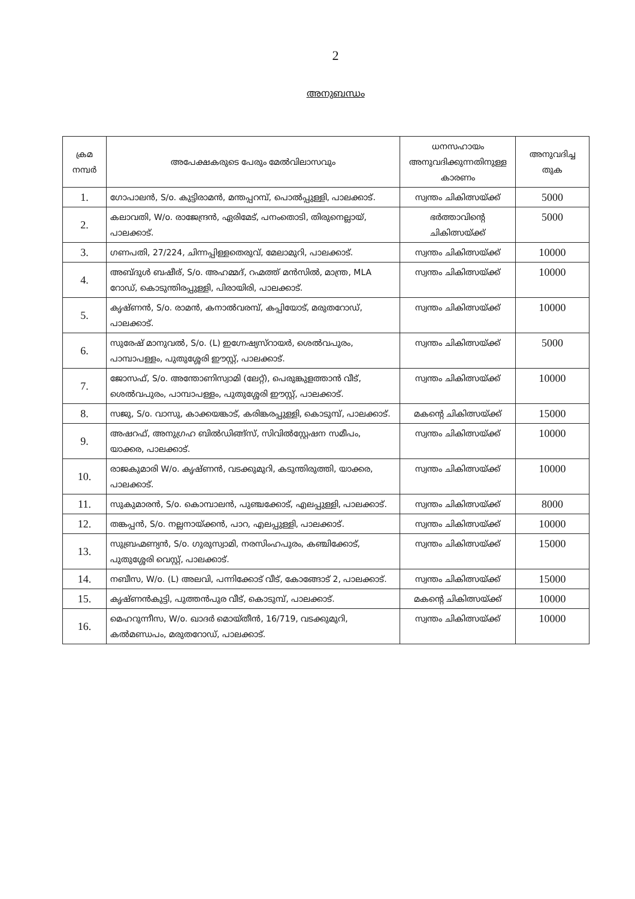2
അനുബന്ധം
| ക്രമ നമ്പർ | അപേക്ഷകരുടെ പേരും മേൽവിലാസവും | ധനസഹായം അനുവദിക്കുന്നതിനുള്ള കാരണം | അനുവദിച്ച തുക |
| --- | --- | --- | --- |
| 1. | ഗോപാലൻ, S/o. കുട്ടിരാമൻ, മന്തപ്പറമ്പ്, പൊൽപ്പുള്ളി, പാലക്കാട്. | സ്വന്തം ചികിത്സയ്ക്ക് | 5000 |
| 2. | കലാവതി, W/o. രാജേന്ദ്രൻ, ഏരിമേട്, പനംതൊടി, തിരുനെല്ലായ്, പാലക്കാട്. | ഭർത്താവിന്റെ ചികിത്സയ്ക്ക് | 5000 |
| 3. | ഗണപതി, 27/224, ചിന്നപ്പിള്ളതെരുവ്, മേലാമുറി, പാലക്കാട്. | സ്വന്തം ചികിത്സയ്ക്ക് | 10000 |
| 4. | അബ്ദുൾ ബഷീര്, S/o. അഹമ്മദ്, റഹ്മത്ത് മൻസിൽ, മാന്ത്ര, MLA റോഡ്, കൊടുന്തിരപ്പുള്ളി, പിരായിരി, പാലക്കാട്. | സ്വന്തം ചികിത്സയ്ക്ക് | 10000 |
| 5. | കൃഷ്ണൻ, S/o. രാമൻ, കനാൽവരമ്പ്, കപ്പിയോട്, മരുതറോഡ്, പാലക്കാട്. | സ്വന്തം ചികിത്സയ്ക്ക് | 10000 |
| 6. | സുരേഷ് മാനുവൽ, S/o. (L) ഇഗ്നേഷ്യസ്റായർ, ശെൽവപുരം, പാമ്പാപള്ളം, പുതുശ്ശേരി ഈസ്റ്റ്, പാലക്കാട്. | സ്വന്തം ചികിത്സയ്ക്ക് | 5000 |
| 7. | ജോസഫ്, S/o. അന്തോണിസ്വാമി (ലേറ്റ്), പെരുങ്കുളത്താൻ വീട്, ശെൽവപുരം, പാമ്പാപള്ളം, പുതുശ്ശേരി ഈസ്റ്റ്, പാലക്കാട്. | സ്വന്തം ചികിത്സയ്ക്ക് | 10000 |
| 8. | സജു, S/o. വാസു, കാക്കയങ്കാട്, കരിങ്കരപ്പുള്ളി, കൊടുമ്പ്, പാലക്കാട്. | മകന്റെ ചികിത്സയ്ക്ക് | 15000 |
| 9. | അഷറഫ്, അനുഗ്രഹ ബിൽഡിങ്ങ്സ്, സിവിൽസ്റ്റേഷന സമീപം, യാക്കര, പാലക്കാട്. | സ്വന്തം ചികിത്സയ്ക്ക് | 10000 |
| 10. | രാജകുമാരി W/o. കൃഷ്ണൻ, വടക്കുമുറി, കടുന്തിരുത്തി, യാക്കര, പാലക്കാട്. | സ്വന്തം ചികിത്സയ്ക്ക് | 10000 |
| 11. | സുകുമാരൻ, S/o. കൊമ്പാലൻ, പുഞ്ചക്കോട്, എലപ്പുള്ളി, പാലക്കാട്. | സ്വന്തം ചികിത്സയ്ക്ക് | 8000 |
| 12. | തങ്കപ്പൻ, S/o. നല്ലനായ്ക്കൻ, പാറ, എലപ്പുള്ളി, പാലക്കാട്. | സ്വന്തം ചികിത്സയ്ക്ക് | 10000 |
| 13. | സുബ്രഹ്മണ്യൻ, S/o. ഗുരുസ്വാമി, നരസിംഹപുരം, കഞ്ചിക്കോട്, പുതുശ്ശേരി വെസ്റ്റ്, പാലക്കാട്. | സ്വന്തം ചികിത്സയ്ക്ക് | 15000 |
| 14. | നബീസ, W/o. (L) അലവി, പന്നിക്കോട് വീട്, കോങ്ങോട് 2, പാലക്കാട്. | സ്വന്തം ചികിത്സയ്ക്ക് | 15000 |
| 15. | കൃഷ്ണൻകുട്ടി, പുത്തൻപുര വീട്, കൊടുമ്പ്, പാലക്കാട്. | മകന്റെ ചികിത്സയ്ക്ക് | 10000 |
| 16. | മെഹറുന്നീസ, W/o. ഖാദർ മൊയ്തീൻ, 16/719, വടക്കുമുറി, കൽമണ്ഡപം, മരുതറോഡ്, പാലക്കാട്. | സ്വന്തം ചികിത്സയ്ക്ക് | 10000 |